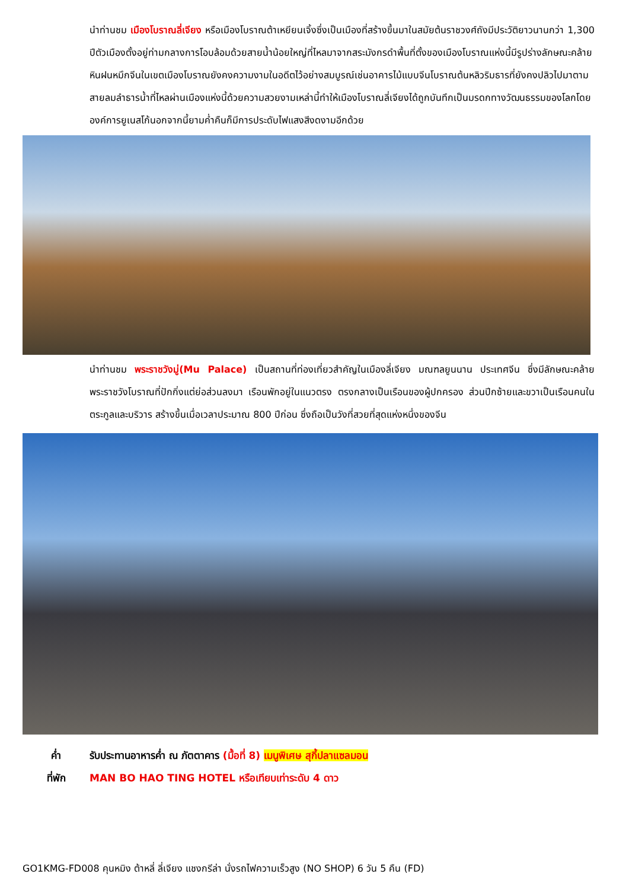นำท่านชม เมืองโบราณลี่เจียง หรือเมืองโบราณต้าเหยียนเจิ้งซึ่งเป็นเมืองที่สร้างขึ้นมาในสมัยต้นราชวงศ์ถังมีประวัติยาวนานกว่า 1,300 ปีตัวเมืองตั้งอยู่ท่ามกลางการโอบล้อมด้วยสายน้ำน้อยใหญ่ที่ไหลมาจากสระมังกรดำพื้นที่ตั้งของเมืองโบราณแห่งนี้มีรูปร่างลักษณะคล้ายหินฝนหมึกจีนในเขตเมืองโบราณยังคงความงามในอดีตไว้อย่างสมบูรณ์เช่นอาคารไม้แบบจีนโบราณต้นหลิวริมธารที่ยังคงปลิวไปมาตามสายลมลำธารน้ำที่ไหลผ่านเมืองแห่งนี้ด้วยความสวยงามเหล่านี้ทำให้เมืองโบราณลี่เจียงได้ถูกบันทึกเป็นมรดกทางวัฒนธรรมของโลกโดยองค์การยูเนสโก้นอกจากนี้ยามค่ำคืนก็มีการประดับไฟแสงสีงดงามอีกด้วย
นำท่านชม พระราชวังมู่(Mu Palace) เป็นสถานที่ท่องเที่ยวสำคัญในเมืองลี่เจียง มณฑลยูนนาน ประเทศจีน ซึ่งมีลักษณะคล้ายพระราชวังโบราณที่ปักกิ่งแต่ย่อส่วนลงมา เรือนพักอยู่ในแนวตรง ตรงกลางเป็นเรือนของผู้ปกครอง ส่วนปีกซ้ายและขวาเป็นเรือนคนในตระกูลและบริวาร สร้างขึ้นเมื่อเวลาประมาณ 800 ปีก่อน ซึ่งถือเป็นวังที่สวยที่สุดแห่งหนึ่งของจีน
ค่ำ รับประทานอาหารค่ำ ณ ภัตตาคาร (มื้อที่ 8) เมนูพิเศษ สุกี้ปลาแซลมอน
ที่พัก MAN BO HAO TING HOTEL หรือเทียบเท่าระดับ 4 ดาว
GO1KMG-FD008 คุนหมิง ต้าหลี่ ลี่เจียง แชงกรีล่า นั่งรถไฟความเร็วสูง (NO SHOP) 6 วัน 5 คืน (FD)